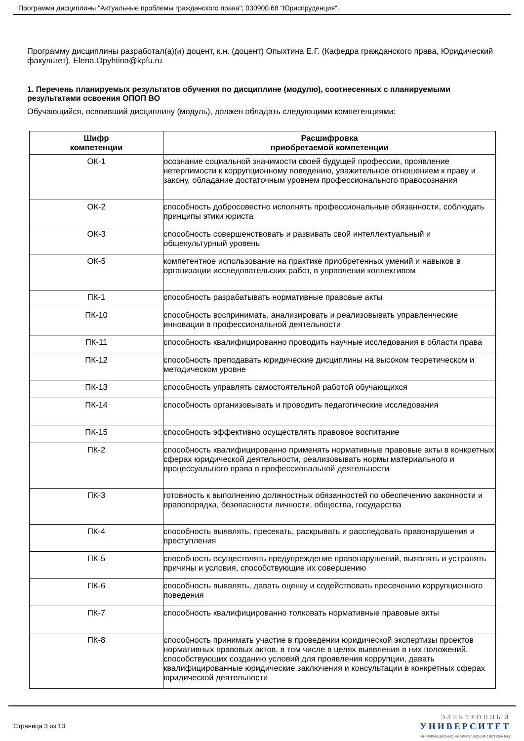Программа дисциплины "Актуальные проблемы гражданского права"; 030900.68 "Юриспруденция".
Программу дисциплины разработал(а)(и) доцент, к.н. (доцент) Опыхтина Е.Г. (Кафедра гражданского права, Юридический факультет), Elena.Opyhtina@kpfu.ru
1. Перечень планируемых результатов обучения по дисциплине (модулю), соотнесенных с планируемыми результатами освоения ОПОП ВО
Обучающийся, освоивший дисциплину (модуль), должен обладать следующими компетенциями:
| Шифр компетенции | Расшифровка приобретаемой компетенции |
| --- | --- |
| ОК-1 | осознание социальной значимости своей будущей профессии, проявление нетерпимости к коррупционному поведению, уважительное отношением к праву и закону, обладание достаточным уровнем профессионального правосознания |
| ОК-2 | способность добросовестно исполнять профессиональные обязанности, соблюдать принципы этики юриста |
| ОК-3 | способность совершенствовать и развивать свой интеллектуальный и общекультурный уровень |
| ОК-5 | компетентное использование на практике приобретенных умений и навыков в организации исследовательских работ, в управлении коллективом |
| ПК-1 | способность разрабатывать нормативные правовые акты |
| ПК-10 | способность воспринимать, анализировать и реализовывать управленческие инновации в профессиональной деятельности |
| ПК-11 | способность квалифицированно проводить научные исследования в области права |
| ПК-12 | способность преподавать юридические дисциплины на высоком теоретическом и методическом уровне |
| ПК-13 | способность управлять самостоятельной работой обучающихся |
| ПК-14 | способность организовывать и проводить педагогические исследования |
| ПК-15 | способность эффективно осуществлять правовое воспитание |
| ПК-2 | способность квалифицированно применять нормативные правовые акты в конкретных сферах юридической деятельности, реализовывать нормы материального и процессуального права в профессиональной деятельности |
| ПК-3 | готовность к выполнению должностных обязанностей по обеспечению законности и правопорядка, безопасности личности, общества, государства |
| ПК-4 | способность выявлять, пресекать, раскрывать и расследовать правонарушения и преступления |
| ПК-5 | способность осуществлять предупреждение правонарушений, выявлять и устранять причины и условия, способствующие их совершению |
| ПК-6 | способность выявлять, давать оценку и содействовать пресечению коррупционного поведения |
| ПК-7 | способность квалифицированно толковать нормативные правовые акты |
| ПК-8 | способность принимать участие в проведении юридической экспертизы проектов нормативных правовых актов, в том числе в целях выявления в них положений, способствующих созданию условий для проявления коррупции, давать квалифицированные юридические заключения и консультации в конкретных сферах юридической деятельности |
Страница 3 из 13.
ЭЛЕКТРОННЫЙ
УНИВЕРСИТЕТ
ИНФОРМАЦИОННО-АНАЛИТИЧЕСКАЯ СИСТЕМА КФУ